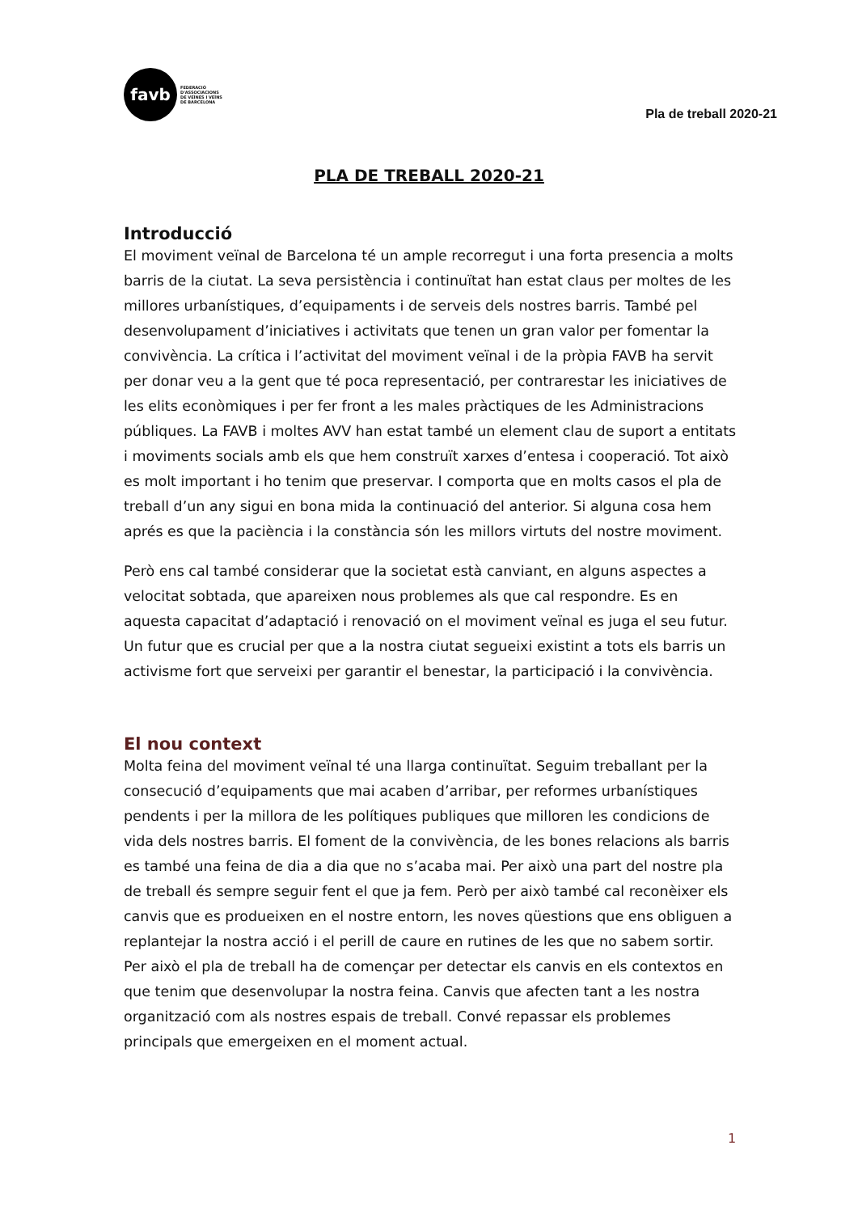favb
FEDERACIÓ
D'ASSOCIACIONS
DE VEÏNES I VEÏNS
DE BARCELONA
Pla de treball 2020-21
PLA DE TREBALL 2020-21
Introducció
El moviment veïnal de Barcelona té un ample recorregut i una forta presencia a molts barris de la ciutat. La seva persistència i continuïtat han estat claus per moltes de les millores urbanístiques, d’equipaments i de serveis dels nostres barris. També pel desenvolupament d’iniciatives i activitats que tenen un gran valor per fomentar la convivència. La crítica i l’activitat del moviment veïnal i de la pròpia FAVB ha servit per donar veu a la gent que té poca representació, per contrarestar les iniciatives de les elits econòmiques i per fer front a les males pràctiques de les Administracions públiques. La FAVB i moltes AVV han estat també un element clau de suport a entitats i moviments socials amb els que hem construït xarxes d’entesa i cooperació. Tot això es molt important i ho tenim que preservar. I comporta que en molts casos el pla de treball d’un any sigui en bona mida la continuació del anterior. Si alguna cosa hem aprés es que la paciència i la constància són les millors virtuts del nostre moviment.
Però ens cal també considerar que la societat està canviant, en alguns aspectes a velocitat sobtada, que apareixen nous problemes als que cal respondre. Es en aquesta capacitat d’adaptació i renovació on el moviment veïnal es juga el seu futur. Un futur que es crucial per que a la nostra ciutat segueixi existint a tots els barris un activisme fort que serveixi per garantir el benestar, la participació i la convivència.
El nou context
Molta feina del moviment veïnal té una llarga continuïtat. Seguim treballant per la consecució d’equipaments que mai acaben d’arribar, per reformes urbanístiques pendents i per la millora de les polítiques publiques que milloren les condicions de vida dels nostres barris. El foment de la convivència, de les bones relacions als barris es també una feina de dia a dia que no s’acaba mai. Per això una part del nostre pla de treball és sempre seguir fent el que ja fem. Però per això també cal reconèixer els canvis que es produeixen en el nostre entorn, les noves qüestions que ens obliguen a replantejar la nostra acció i el perill de caure en rutines de les que no sabem sortir. Per això el pla de treball ha de començar per detectar els canvis en els contextos en que tenim que desenvolupar la nostra feina. Canvis que afecten tant a les nostra organització com als nostres espais de treball. Convé repassar els problemes principals que emergeixen en el moment actual.
1